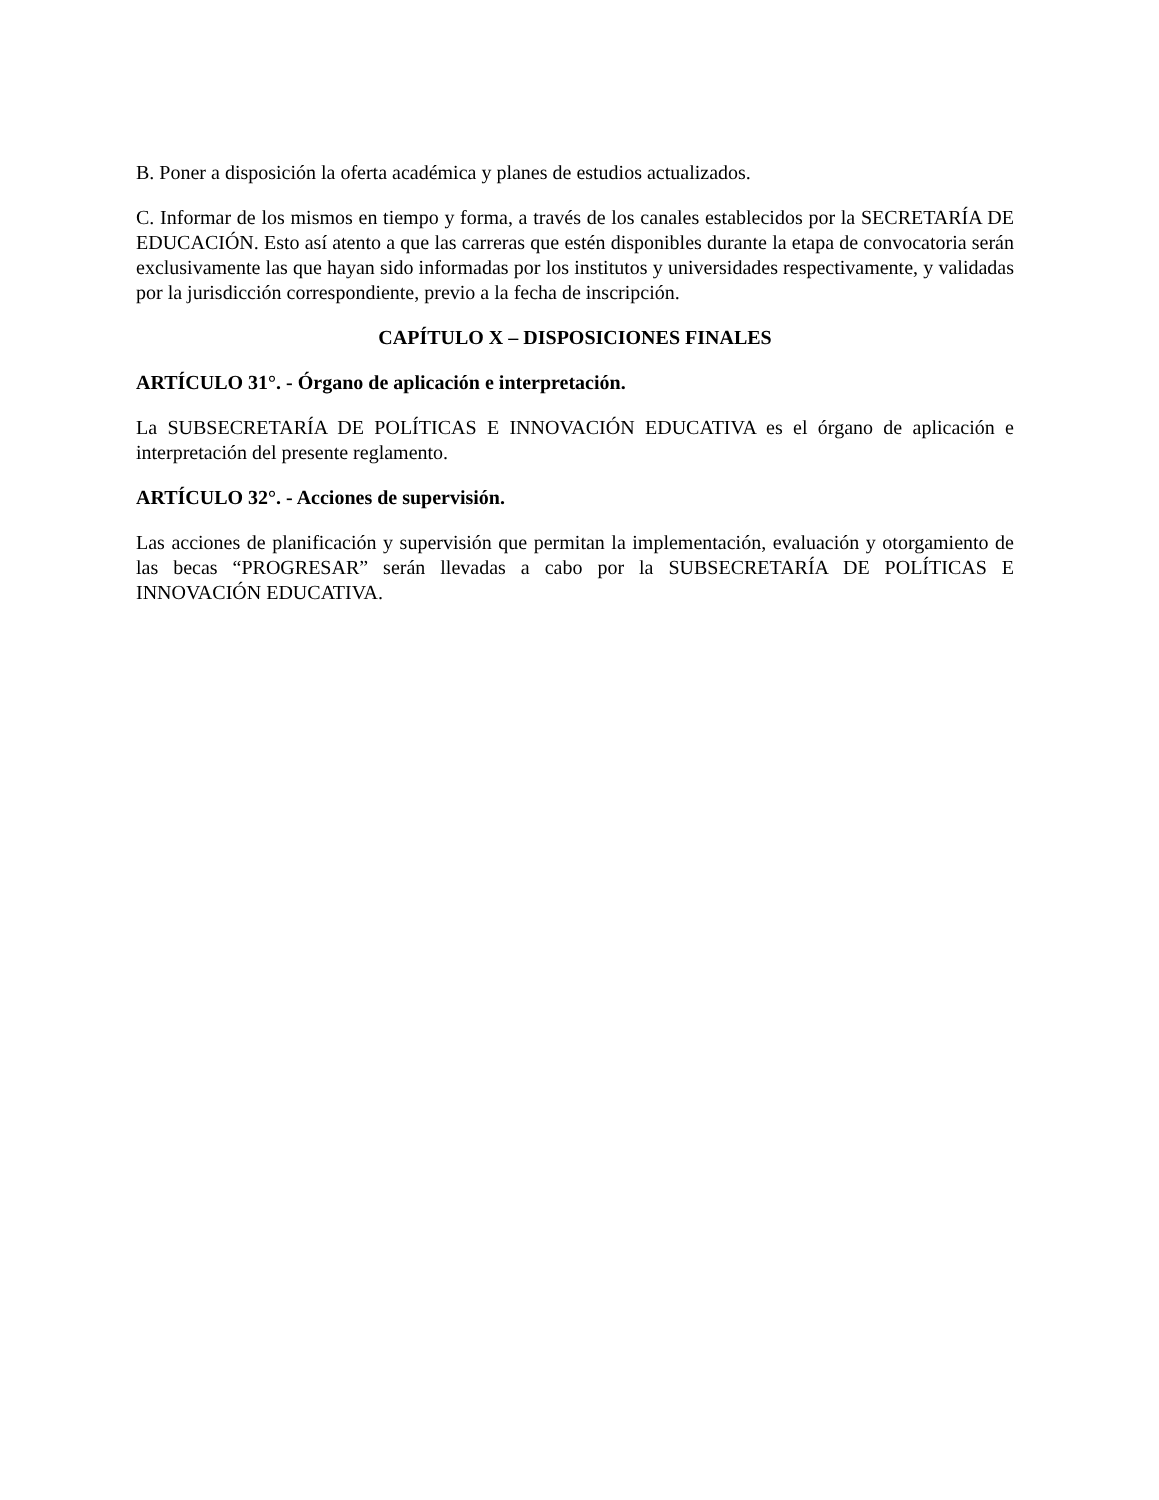B. Poner a disposición la oferta académica y planes de estudios actualizados.
C. Informar de los mismos en tiempo y forma, a través de los canales establecidos por la SECRETARÍA DE EDUCACIÓN. Esto así atento a que las carreras que estén disponibles durante la etapa de convocatoria serán exclusivamente las que hayan sido informadas por los institutos y universidades respectivamente, y validadas por la jurisdicción correspondiente, previo a la fecha de inscripción.
CAPÍTULO X – DISPOSICIONES FINALES
ARTÍCULO 31°. - Órgano de aplicación e interpretación.
La SUBSECRETARÍA DE POLÍTICAS E INNOVACIÓN EDUCATIVA es el órgano de aplicación e interpretación del presente reglamento.
ARTÍCULO 32°. - Acciones de supervisión.
Las acciones de planificación y supervisión que permitan la implementación, evaluación y otorgamiento de las becas “PROGRESAR” serán llevadas a cabo por la SUBSECRETARÍA DE POLÍTICAS E INNOVACIÓN EDUCATIVA.